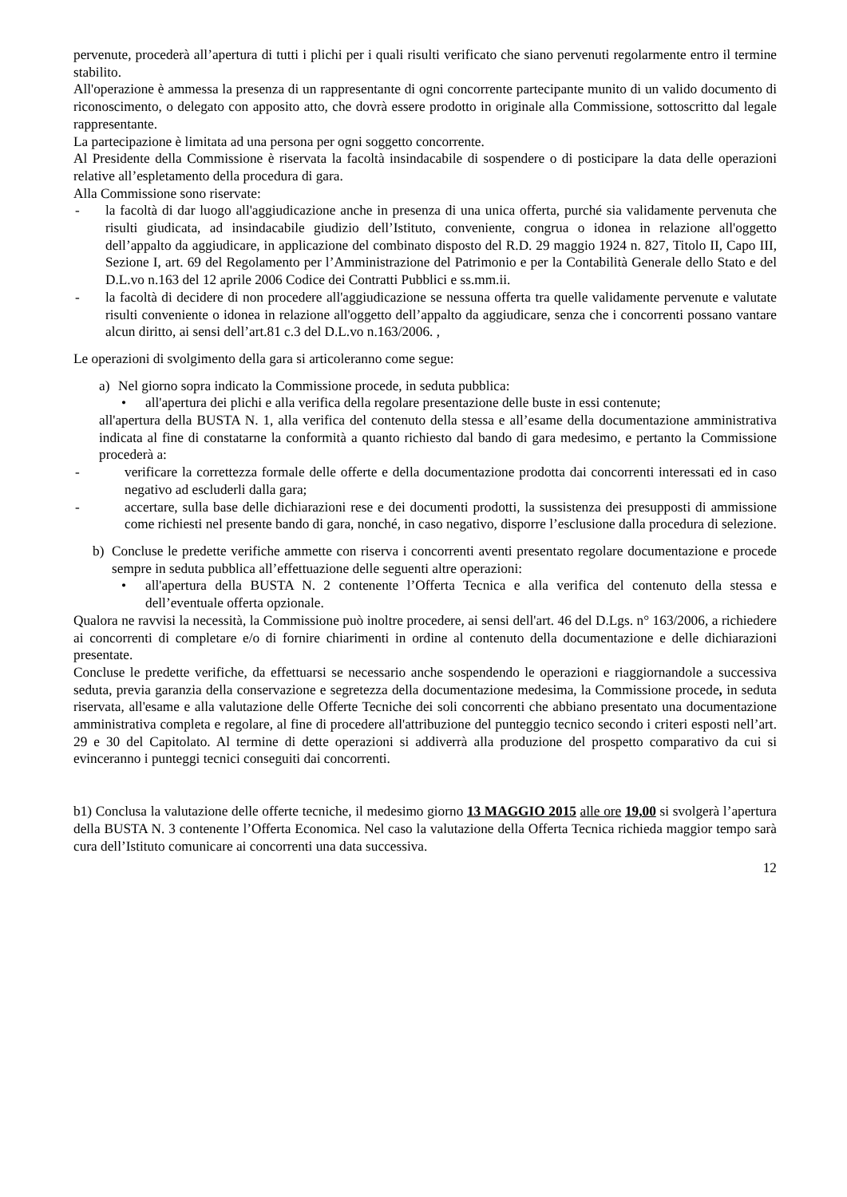pervenute, procederà all’apertura di tutti i plichi per i quali risulti verificato che siano pervenuti regolarmente entro il termine stabilito.
All'operazione è ammessa la presenza di un rappresentante di ogni concorrente partecipante munito di un valido documento di riconoscimento, o delegato con apposito atto, che dovrà essere prodotto in originale alla Commissione, sottoscritto dal legale rappresentante.
La partecipazione è limitata ad una persona per ogni soggetto concorrente.
Al Presidente della Commissione è riservata la facoltà insindacabile di sospendere o di posticipare la data delle operazioni relative all’espletamento della procedura di gara.
Alla Commissione sono riservate:
- la facoltà di dar luogo all'aggiudicazione anche in presenza di una unica offerta, purché sia validamente pervenuta che risulti giudicata, ad insindacabile giudizio dell’Istituto, conveniente, congrua o idonea in relazione all'oggetto dell’appalto da aggiudicare, in applicazione del combinato disposto del R.D. 29 maggio 1924 n. 827, Titolo II, Capo III, Sezione I, art. 69 del Regolamento per l’Amministrazione del Patrimonio e per la Contabilità Generale dello Stato e del D.L.vo n.163 del 12 aprile 2006 Codice dei Contratti Pubblici e ss.mm.ii.
- la facoltà di decidere di non procedere all'aggiudicazione se nessuna offerta tra quelle validamente pervenute e valutate risulti conveniente o idonea in relazione all'oggetto dell’appalto da aggiudicare, senza che i concorrenti possano vantare alcun diritto, ai sensi dell’art.81 c.3 del D.L.vo n.163/2006. ,
Le operazioni di svolgimento della gara si articoleranno come segue:
a) Nel giorno sopra indicato la Commissione procede, in seduta pubblica:
• all'apertura dei plichi e alla verifica della regolare presentazione delle buste in essi contenute;
all'apertura della BUSTA N. 1, alla verifica del contenuto della stessa e all’esame della documentazione amministrativa indicata al fine di constatarne la conformità a quanto richiesto dal bando di gara medesimo, e pertanto la Commissione procederà a:
- verificare la correttezza formale delle offerte e della documentazione prodotta dai concorrenti interessati ed in caso negativo ad escluderli dalla gara;
- accertare, sulla base delle dichiarazioni rese e dei documenti prodotti, la sussistenza dei presupposti di ammissione come richiesti nel presente bando di gara, nonché, in caso negativo, disporre l’esclusione dalla procedura di selezione.
b) Concluse le predette verifiche ammette con riserva i concorrenti aventi presentato regolare documentazione e procede sempre in seduta pubblica all’effettuazione delle seguenti altre operazioni:
• all'apertura della BUSTA N. 2 contenente l’Offerta Tecnica e alla verifica del contenuto della stessa e dell’eventuale offerta opzionale.
Qualora ne ravvisi la necessità, la Commissione può inoltre procedere, ai sensi dell'art. 46 del D.Lgs. n° 163/2006, a richiedere ai concorrenti di completare e/o di fornire chiarimenti in ordine al contenuto della documentazione e delle dichiarazioni presentate.
Concluse le predette verifiche, da effettuarsi se necessario anche sospendendo le operazioni e riaggiornandole a successiva seduta, previa garanzia della conservazione e segretezza della documentazione medesima, la Commissione procede, in seduta riservata, all'esame e alla valutazione delle Offerte Tecniche dei soli concorrenti che abbiano presentato una documentazione amministrativa completa e regolare, al fine di procedere all'attribuzione del punteggio tecnico secondo i criteri esposti nell’art. 29 e 30 del Capitolato. Al termine di dette operazioni si addiverrà alla produzione del prospetto comparativo da cui si evinceranno i punteggi tecnici conseguiti dai concorrenti.
b1) Conclusa la valutazione delle offerte tecniche, il medesimo giorno 13 MAGGIO 2015 alle ore 19,00 si svolgerà l’apertura della BUSTA N. 3 contenente l’Offerta Economica. Nel caso la valutazione della Offerta Tecnica richieda maggior tempo sarà cura dell’Istituto comunicare ai concorrenti una data successiva.
12